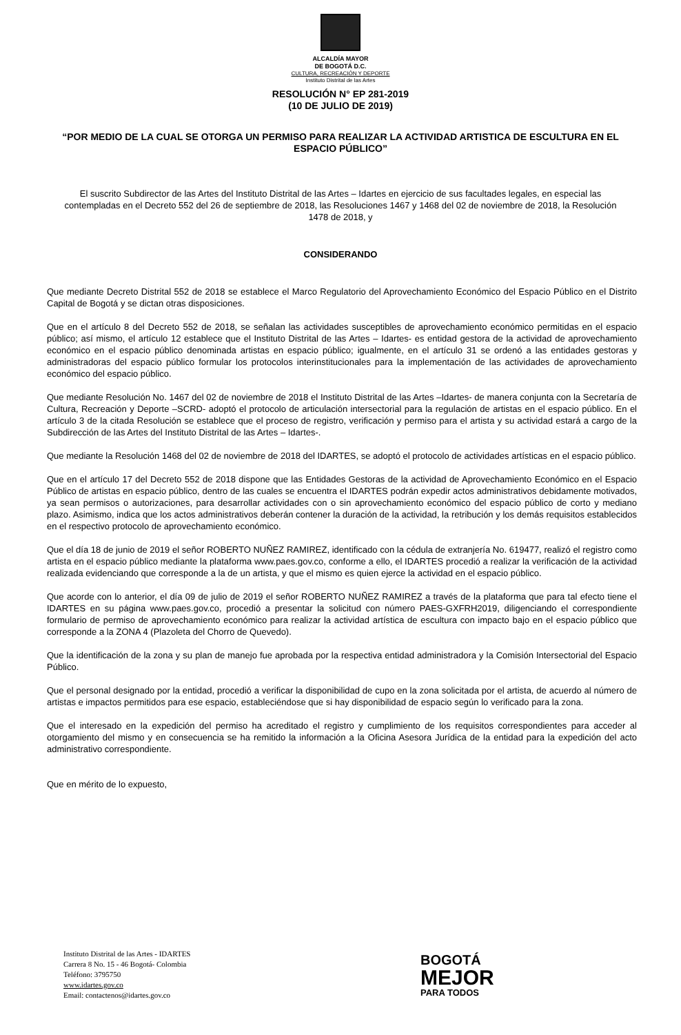ALCALDÍA MAYOR
DE BOGOTÁ D.C.
CULTURA, RECREACIÓN Y DEPORTE
Instituto Distrital de las Artes
RESOLUCIÓN N° EP 281-2019
(10 DE JULIO DE 2019)
“POR MEDIO DE LA CUAL SE OTORGA UN PERMISO PARA REALIZAR LA ACTIVIDAD ARTISTICA DE ESCULTURA EN EL ESPACIO PÚBLICO”
El suscrito Subdirector de las Artes del Instituto Distrital de las Artes – Idartes en ejercicio de sus facultades legales, en especial las contempladas en el Decreto 552 del 26 de septiembre de 2018, las Resoluciones 1467 y 1468 del 02 de noviembre de 2018, la Resolución 1478 de 2018, y
CONSIDERANDO
Que mediante Decreto Distrital 552 de 2018 se establece el Marco Regulatorio del Aprovechamiento Económico del Espacio Público en el Distrito Capital de Bogotá y se dictan otras disposiciones.
Que en el artículo 8 del Decreto 552 de 2018, se señalan las actividades susceptibles de aprovechamiento económico permitidas en el espacio público; así mismo, el artículo 12 establece que el Instituto Distrital de las Artes – Idartes- es entidad gestora de la actividad de aprovechamiento económico en el espacio público denominada artistas en espacio público; igualmente, en el artículo 31 se ordenó a las entidades gestoras y administradoras del espacio público formular los protocolos interinstitucionales para la implementación de las actividades de aprovechamiento económico del espacio público.
Que mediante Resolución No. 1467 del 02 de noviembre de 2018 el Instituto Distrital de las Artes –Idartes- de manera conjunta con la Secretaría de Cultura, Recreación y Deporte –SCRD- adoptó el protocolo de articulación intersectorial para la regulación de artistas en el espacio público. En el artículo 3 de la citada Resolución se establece que el proceso de registro, verificación y permiso para el artista y su actividad estará a cargo de la Subdirección de las Artes del Instituto Distrital de las Artes – Idartes-.
Que mediante la Resolución 1468 del 02 de noviembre de 2018 del IDARTES, se adoptó el protocolo de actividades artísticas en el espacio público.
Que en el artículo 17 del Decreto 552 de 2018 dispone que las Entidades Gestoras de la actividad de Aprovechamiento Económico en el Espacio Público de artistas en espacio público, dentro de las cuales se encuentra el IDARTES podrán expedir actos administrativos debidamente motivados, ya sean permisos o autorizaciones, para desarrollar actividades con o sin aprovechamiento económico del espacio público de corto y mediano plazo. Asimismo, indica que los actos administrativos deberán contener la duración de la actividad, la retribución y los demás requisitos establecidos en el respectivo protocolo de aprovechamiento económico.
Que el día 18 de junio de 2019 el señor ROBERTO NUÑEZ RAMIREZ, identificado con la cédula de extranjería No. 619477, realizó el registro como artista en el espacio público mediante la plataforma www.paes.gov.co, conforme a ello, el IDARTES procedió a realizar la verificación de la actividad realizada evidenciando que corresponde a la de un artista, y que el mismo es quien ejerce la actividad en el espacio público.
Que acorde con lo anterior, el día 09 de julio de 2019 el señor ROBERTO NUÑEZ RAMIREZ a través de la plataforma que para tal efecto tiene el IDARTES en su página www.paes.gov.co, procedió a presentar la solicitud con número PAES-GXFRH2019, diligenciando el correspondiente formulario de permiso de aprovechamiento económico para realizar la actividad artística de escultura con impacto bajo en el espacio público que corresponde a la ZONA 4 (Plazoleta del Chorro de Quevedo).
Que la identificación de la zona y su plan de manejo fue aprobada por la respectiva entidad administradora y la Comisión Intersectorial del Espacio Público.
Que el personal designado por la entidad, procedió a verificar la disponibilidad de cupo en la zona solicitada por el artista, de acuerdo al número de artistas e impactos permitidos para ese espacio, estableciéndose que si hay disponibilidad de espacio según lo verificado para la zona.
Que el interesado en la expedición del permiso ha acreditado el registro y cumplimiento de los requisitos correspondientes para acceder al otorgamiento del mismo y en consecuencia se ha remitido la información a la Oficina Asesora Jurídica de la entidad para la expedición del acto administrativo correspondiente.
Que en mérito de lo expuesto,
Instituto Distrital de las Artes - IDARTES
Carrera 8 No. 15 - 46 Bogotá- Colombia
Teléfono: 3795750
www.idartes.gov.co
Email: contactenos@idartes.gov.co
BOGOTÁ
MEJOR
PARA TODOS